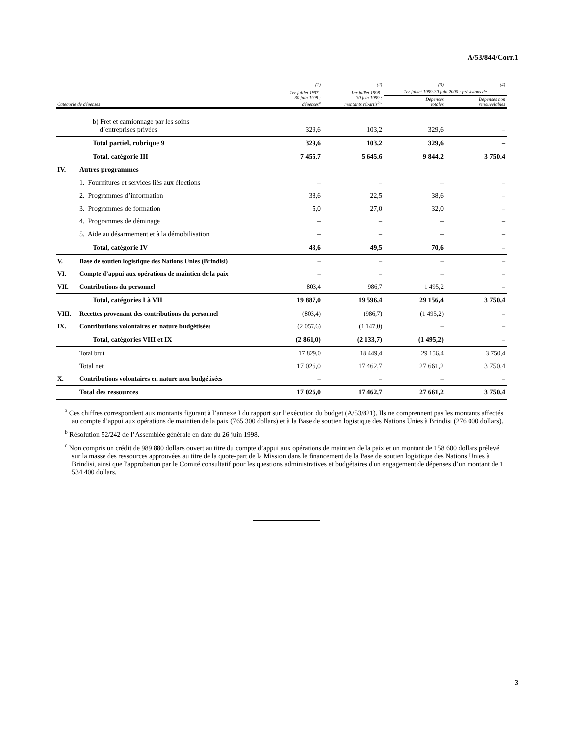A/53/844/Corr.1
| | | (1) | (2) | (3) | (4) |
| --- | --- | --- | --- | --- | --- |
| | | 1er juillet 1997– 30 juin 1998 : dépenses<sup>a</sup> | 1er juillet 1998– 30 juin 1999 : montants répartis<sup>b,c</sup> | 1er juillet 1999-30 juin 2000 : prévisions de | |
| Catégorie de dépenses | | | | Dépenses totales | Dépenses non renouvelables |
| | b) Fret et camionnage par les soins d’entreprises privées | 329,6 | 103,2 | 329,6 | – |
| | Total partiel, rubrique 9 | 329,6 | 103,2 | 329,6 | – |
| | Total, catégorie III | 7 455,7 | 5 645,6 | 9 844,2 | 3 750,4 |
| IV. | Autres programmes | | | | |
| | 1. Fournitures et services liés aux élections | – | – | – | – |
| | 2. Programmes d’information | 38,6 | 22,5 | 38,6 | – |
| | 3. Programmes de formation | 5,0 | 27,0 | 32,0 | – |
| | 4. Programmes de déminage | – | – | – | – |
| | 5. Aide au désarmement et à la démobilisation | – | – | – | – |
| | Total, catégorie IV | 43,6 | 49,5 | 70,6 | – |
| V. | Base de soutien logistique des Nations Unies (Brindisi) | – | – | – | – |
| VI. | Compte d’appui aux opérations de maintien de la paix | – | – | – | – |
| VII. | Contributions du personnel | 803,4 | 986,7 | 1 495,2 | – |
| | Total, catégories I à VII | 19 887,0 | 19 596,4 | 29 156,4 | 3 750,4 |
| VIII. | Recettes provenant des contributions du personnel | (803,4) | (986,7) | (1 495,2) | – |
| IX. | Contributions volontaires en nature budgétisées | (2 057,6) | (1 147,0) | – | – |
| | Total, catégories VIII et IX | (2 861,0) | (2 133,7) | (1 495,2) | – |
| | Total brut | 17 829,0 | 18 449,4 | 29 156,4 | 3 750,4 |
| | Total net | 17 026,0 | 17 462,7 | 27 661,2 | 3 750,4 |
| X. | Contributions volontaires en nature non budgétisées | – | – | – | – |
| | Total des ressources | 17 026,0 | 17 462,7 | 27 661,2 | 3 750,4 |
<sup>a</sup> Ces chiffres correspondent aux montants figurant à l’annexe I du rapport sur l’exécution du budget (A/53/821). Ils ne comprennent pas les montants affectés au compte d’appui aux opérations de maintien de la paix (765 300 dollars) et à la Base de soutien logistique des Nations Unies à Brindisi (276 000 dollars).
<sup>b</sup> Résolution 52/242 de l’Assemblée générale en date du 26 juin 1998.
<sup>c</sup> Non compris un crédit de 989 880 dollars ouvert au titre du compte d’appui aux opérations de maintien de la paix et un montant de 158 600 dollars prélevé sur la masse des ressources approuvées au titre de la quote-part de la Mission dans le financement de la Base de soutien logistique des Nations Unies à Brindisi, ainsi que l'approbation par le Comité consultatif pour les questions administratives et budgétaires d'un engagement de dépenses d’un montant de 1 534 400 dollars.
3